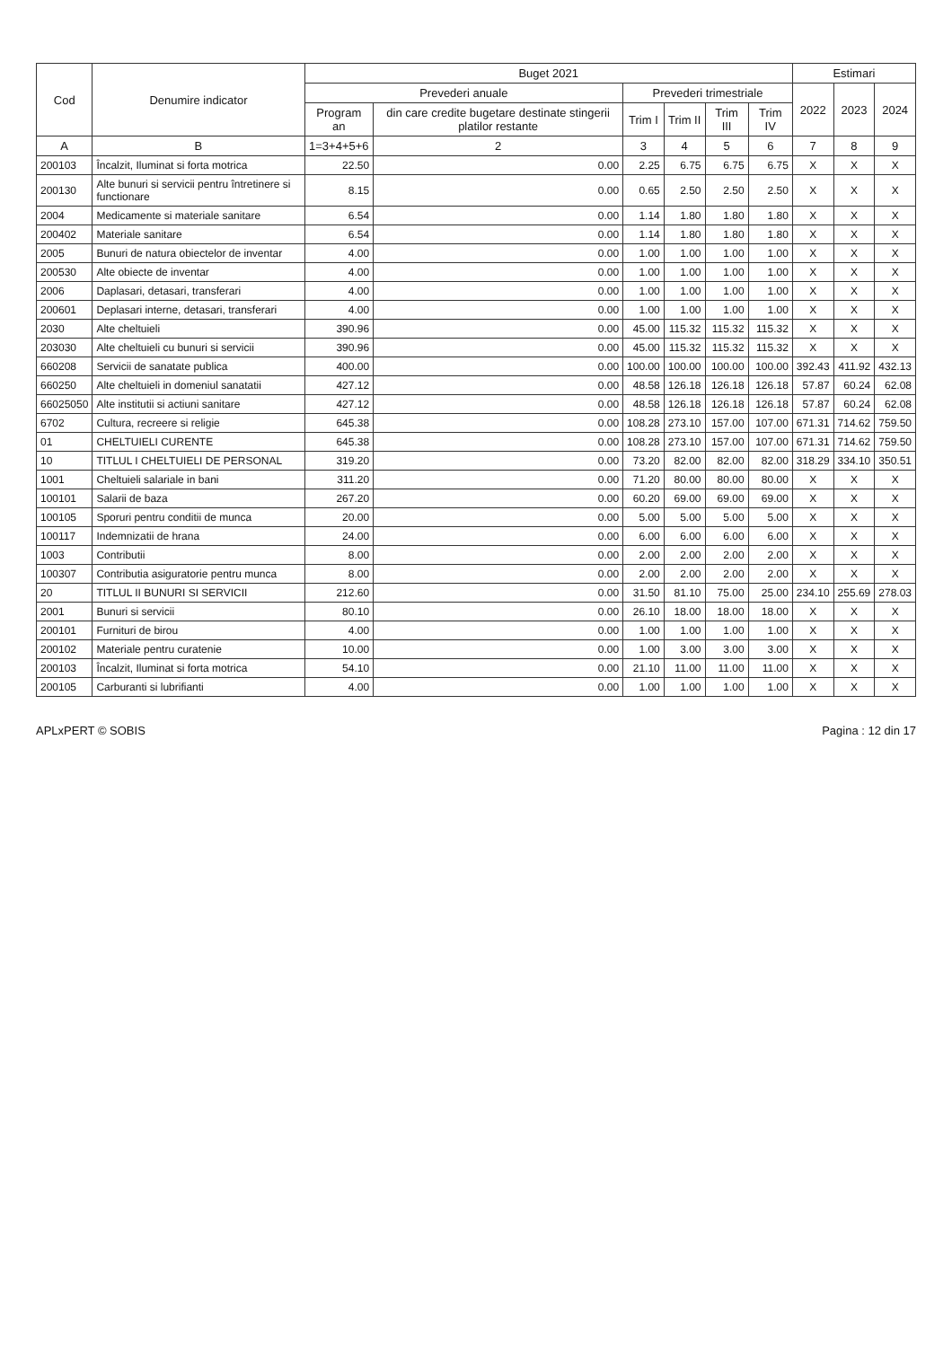| Cod | Denumire indicator | Buget 2021 | | | | | | Estimari | | |
| --- | --- | --- | --- | --- | --- | --- | --- | --- | --- | --- |
| | | Prevederi anuale | | Prevederi trimestriale | | | | 2022 | 2023 | 2024 |
| | | Program an | din care credite bugetare destinate stingerii platilor restante | Trim I | Trim II | Trim III | Trim IV | | | |
| A | B | 1=3+4+5+6 | 2 | 3 | 4 | 5 | 6 | 7 | 8 | 9 |
| 200103 | Încalzit, Iluminat si forta motrica | 22.50 | 0.00 | 2.25 | 6.75 | 6.75 | 6.75 | X | X | X |
| 200130 | Alte bunuri si servicii pentru întretinere si functionare | 8.15 | 0.00 | 0.65 | 2.50 | 2.50 | 2.50 | X | X | X |
| 2004 | Medicamente si materiale sanitare | 6.54 | 0.00 | 1.14 | 1.80 | 1.80 | 1.80 | X | X | X |
| 200402 | Materiale sanitare | 6.54 | 0.00 | 1.14 | 1.80 | 1.80 | 1.80 | X | X | X |
| 2005 | Bunuri de natura obiectelor de inventar | 4.00 | 0.00 | 1.00 | 1.00 | 1.00 | 1.00 | X | X | X |
| 200530 | Alte obiecte de inventar | 4.00 | 0.00 | 1.00 | 1.00 | 1.00 | 1.00 | X | X | X |
| 2006 | Daplasari, detasari, transferari | 4.00 | 0.00 | 1.00 | 1.00 | 1.00 | 1.00 | X | X | X |
| 200601 | Deplasari interne, detasari, transferari | 4.00 | 0.00 | 1.00 | 1.00 | 1.00 | 1.00 | X | X | X |
| 2030 | Alte cheltuieli | 390.96 | 0.00 | 45.00 | 115.32 | 115.32 | 115.32 | X | X | X |
| 203030 | Alte cheltuieli cu bunuri si servicii | 390.96 | 0.00 | 45.00 | 115.32 | 115.32 | 115.32 | X | X | X |
| 660208 | Servicii de sanatate publica | 400.00 | 0.00 | 100.00 | 100.00 | 100.00 | 100.00 | 392.43 | 411.92 | 432.13 |
| 660250 | Alte cheltuieli in domeniul sanatatii | 427.12 | 0.00 | 48.58 | 126.18 | 126.18 | 126.18 | 57.87 | 60.24 | 62.08 |
| 66025050 | Alte institutii si actiuni sanitare | 427.12 | 0.00 | 48.58 | 126.18 | 126.18 | 126.18 | 57.87 | 60.24 | 62.08 |
| 6702 | Cultura, recreere si religie | 645.38 | 0.00 | 108.28 | 273.10 | 157.00 | 107.00 | 671.31 | 714.62 | 759.50 |
| 01 | CHELTUIELI CURENTE | 645.38 | 0.00 | 108.28 | 273.10 | 157.00 | 107.00 | 671.31 | 714.62 | 759.50 |
| 10 | TITLUL I CHELTUIELI DE PERSONAL | 319.20 | 0.00 | 73.20 | 82.00 | 82.00 | 82.00 | 318.29 | 334.10 | 350.51 |
| 1001 | Cheltuieli salariale in bani | 311.20 | 0.00 | 71.20 | 80.00 | 80.00 | 80.00 | X | X | X |
| 100101 | Salarii de baza | 267.20 | 0.00 | 60.20 | 69.00 | 69.00 | 69.00 | X | X | X |
| 100105 | Sporuri pentru conditii de munca | 20.00 | 0.00 | 5.00 | 5.00 | 5.00 | 5.00 | X | X | X |
| 100117 | Indemnizatii de hrana | 24.00 | 0.00 | 6.00 | 6.00 | 6.00 | 6.00 | X | X | X |
| 1003 | Contributii | 8.00 | 0.00 | 2.00 | 2.00 | 2.00 | 2.00 | X | X | X |
| 100307 | Contributia asiguratorie pentru munca | 8.00 | 0.00 | 2.00 | 2.00 | 2.00 | 2.00 | X | X | X |
| 20 | TITLUL II BUNURI SI SERVICII | 212.60 | 0.00 | 31.50 | 81.10 | 75.00 | 25.00 | 234.10 | 255.69 | 278.03 |
| 2001 | Bunuri si servicii | 80.10 | 0.00 | 26.10 | 18.00 | 18.00 | 18.00 | X | X | X |
| 200101 | Furnituri de birou | 4.00 | 0.00 | 1.00 | 1.00 | 1.00 | 1.00 | X | X | X |
| 200102 | Materiale pentru curatenie | 10.00 | 0.00 | 1.00 | 3.00 | 3.00 | 3.00 | X | X | X |
| 200103 | Încalzit, Iluminat si forta motrica | 54.10 | 0.00 | 21.10 | 11.00 | 11.00 | 11.00 | X | X | X |
| 200105 | Carburanti si lubrifianti | 4.00 | 0.00 | 1.00 | 1.00 | 1.00 | 1.00 | X | X | X |
APLxPERT © SOBIS Pagina : 12 din 17